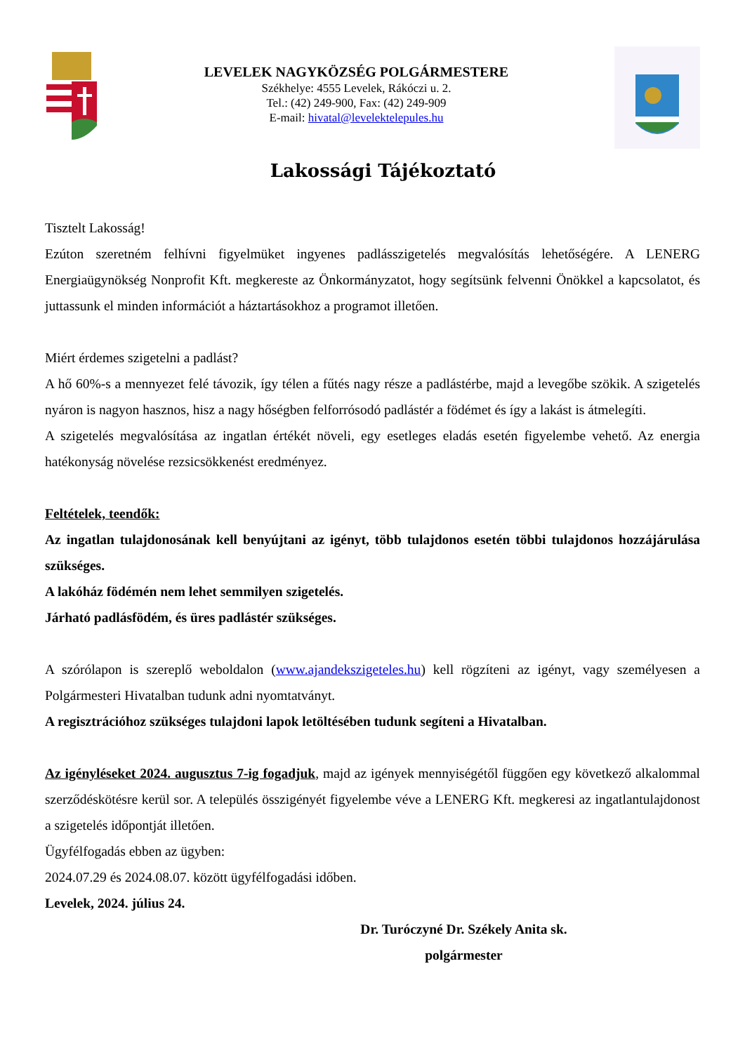LEVELEK NAGYKÖZSÉG POLGÁRMESTERE
Székhelye: 4555 Levelek, Rákóczi u. 2.
Tel.: (42) 249-900, Fax: (42) 249-909
E-mail: hivatal@levelektelepules.hu
Lakossági Tájékoztató
Tisztelt Lakosság!
Ezúton szeretném felhívni figyelmüket ingyenes padlásszigetelés megvalósítás lehetőségére. A LENERG Energiaügynökség Nonprofit Kft. megkereste az Önkormányzatot, hogy segítsünk felvenni Önökkel a kapcsolatot, és juttassunk el minden információt a háztartásokhoz a programot illetően.
Miért érdemes szigetelni a padlást?
A hő 60%-s a mennyezet felé távozik, így télen a fűtés nagy része a padlástérbe, majd a levegőbe szökik. A szigetelés nyáron is nagyon hasznos, hisz a nagy hőségben felforrósodó padlástér a födémet és így a lakást is átmelegíti.
A szigetelés megvalósítása az ingatlan értékét növeli, egy esetleges eladás esetén figyelembe vehető. Az energia hatékonyság növelése rezsicsökkenést eredményez.
Feltételek, teendők:
Az ingatlan tulajdonosának kell benyújtani az igényt, több tulajdonos esetén többi tulajdonos hozzájárulása szükséges.
A lakóház födémén nem lehet semmilyen szigetelés.
Járható padlásfödém, és üres padlástér szükséges.
A szórólapon is szereplő weboldalon (www.ajandekszigeteles.hu) kell rögzíteni az igényt, vagy személyesen a Polgármesteri Hivatalban tudunk adni nyomtatványt.
A regisztrációhoz szükséges tulajdoni lapok letöltésében tudunk segíteni a Hivatalban.
Az igényléseket 2024. augusztus 7-ig fogadjuk, majd az igények mennyiségétől függően egy következő alkalommal szerződéskötésre kerül sor. A település összigényét figyelembe véve a LENERG Kft. megkeresi az ingatlantulajdonost a szigetelés időpontját illetően.
Ügyfélfogadás ebben az ügyben:
2024.07.29 és 2024.08.07. között ügyfélfogadási időben.
Levelek, 2024. július 24.
Dr. Turóczyné Dr. Székely Anita sk.
polgármester